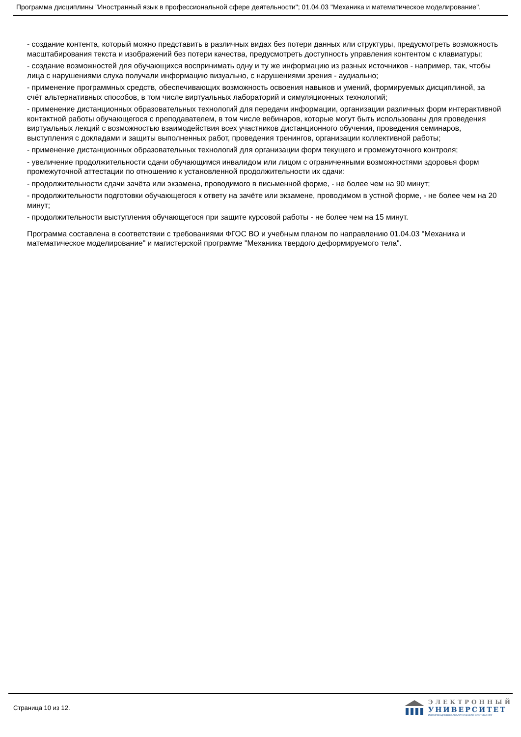Программа дисциплины "Иностранный язык в профессиональной сфере деятельности"; 01.04.03 "Механика и математическое моделирование".
- создание контента, который можно представить в различных видах без потери данных или структуры, предусмотреть возможность масштабирования текста и изображений без потери качества, предусмотреть доступность управления контентом с клавиатуры;
- создание возможностей для обучающихся воспринимать одну и ту же информацию из разных источников - например, так, чтобы лица с нарушениями слуха получали информацию визуально, с нарушениями зрения - аудиально;
- применение программных средств, обеспечивающих возможность освоения навыков и умений, формируемых дисциплиной, за счёт альтернативных способов, в том числе виртуальных лабораторий и симуляционных технологий;
- применение дистанционных образовательных технологий для передачи информации, организации различных форм интерактивной контактной работы обучающегося с преподавателем, в том числе вебинаров, которые могут быть использованы для проведения виртуальных лекций с возможностью взаимодействия всех участников дистанционного обучения, проведения семинаров, выступления с докладами и защиты выполненных работ, проведения тренингов, организации коллективной работы;
- применение дистанционных образовательных технологий для организации форм текущего и промежуточного контроля;
- увеличение продолжительности сдачи обучающимся инвалидом или лицом с ограниченными возможностями здоровья форм промежуточной аттестации по отношению к установленной продолжительности их сдачи:
- продолжительности сдачи зачёта или экзамена, проводимого в письменной форме, - не более чем на 90 минут;
- продолжительности подготовки обучающегося к ответу на зачёте или экзамене, проводимом в устной форме, - не более чем на 20 минут;
- продолжительности выступления обучающегося при защите курсовой работы - не более чем на 15 минут.
Программа составлена в соответствии с требованиями ФГОС ВО и учебным планом по направлению 01.04.03 "Механика и математическое моделирование" и магистерской программе "Механика твердого деформируемого тела".
Страница 10 из 12.
ЭЛЕКТРОННЫЙ
УНИВЕРСИТЕТ
ИНФОРМАЦИОННО-АНАЛИТИЧЕСКАЯ СИСТЕМА КФУ